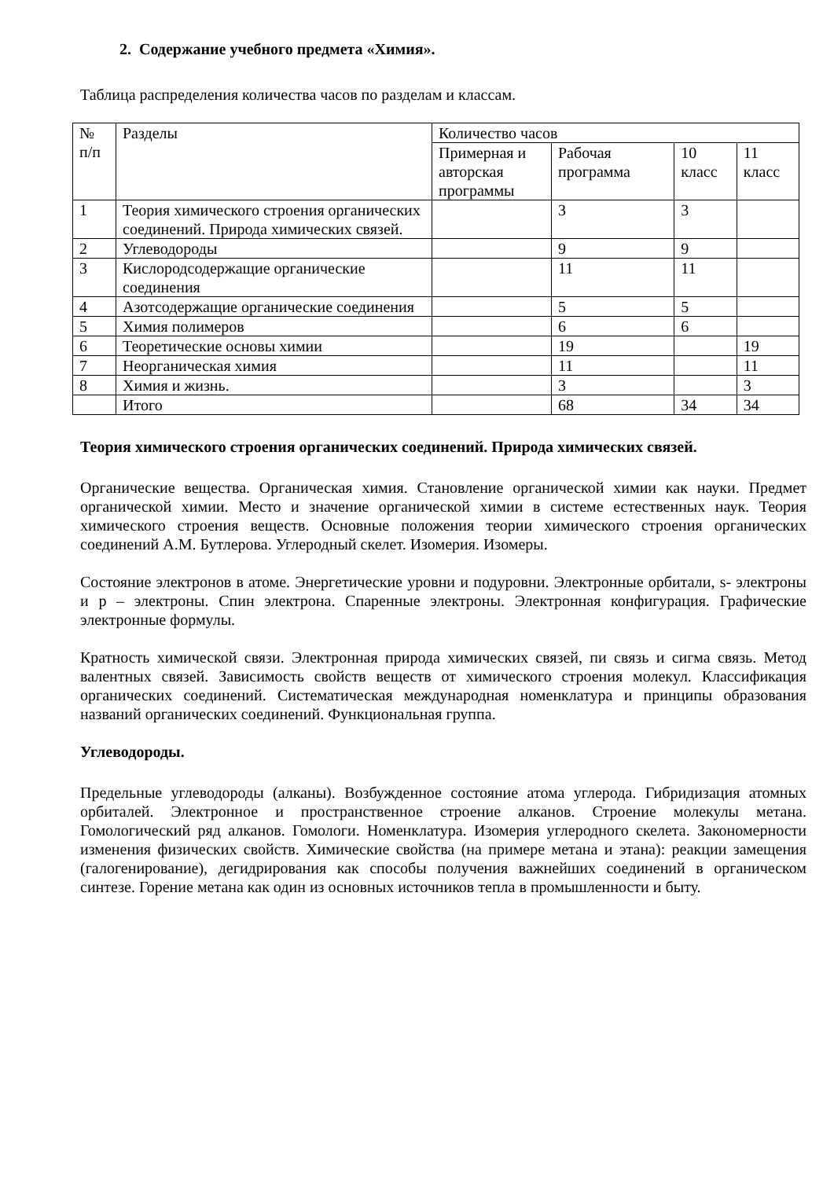2. Содержание учебного предмета «Химия».
Таблица распределения количества часов по разделам и классам.
| № п/п | Разделы | Количество часов | | | |
| | | Примерная и авторская программы | Рабочая программа | 10 класс | 11 класс |
| 1 | Теория химического строения органических соединений. Природа химических связей. | | 3 | 3 | |
| 2 | Углеводороды | | 9 | 9 | |
| 3 | Кислородсодержащие органические соединения | | 11 | 11 | |
| 4 | Азотсодержащие органические соединения | | 5 | 5 | |
| 5 | Химия полимеров | | 6 | 6 | |
| 6 | Теоретические основы химии | | 19 | | 19 |
| 7 | Неорганическая химия | | 11 | | 11 |
| 8 | Химия и жизнь. | | 3 | | 3 |
| | Итого | | 68 | 34 | 34 |
Теория химического строения органических соединений. Природа химических связей.
Органические вещества. Органическая химия. Становление органической химии как науки. Предмет органической химии. Место и значение органической химии в системе естественных наук. Теория химического строения веществ. Основные положения теории химического строения органических соединений А.М. Бутлерова. Углеродный скелет. Изомерия. Изомеры.
Состояние электронов в атоме. Энергетические уровни и подуровни. Электронные орбитали, s- электроны и p – электроны. Спин электрона. Спаренные электроны. Электронная конфигурация. Графические электронные формулы.
Кратность химической связи. Электронная природа химических связей, пи связь и сигма связь. Метод валентных связей. Зависимость свойств веществ от химического строения молекул. Классификация органических соединений. Систематическая международная номенклатура и принципы образования названий органических соединений. Функциональная группа.
Углеводороды.
Предельные углеводороды (алканы). Возбужденное состояние атома углерода. Гибридизация атомных орбиталей. Электронное и пространственное строение алканов. Строение молекулы метана. Гомологический ряд алканов. Гомологи. Номенклатура. Изомерия углеродного скелета. Закономерности изменения физических свойств. Химические свойства (на примере метана и этана): реакции замещения (галогенирование), дегидрирования как способы получения важнейших соединений в органическом синтезе. Горение метана как один из основных источников тепла в промышленности и быту.